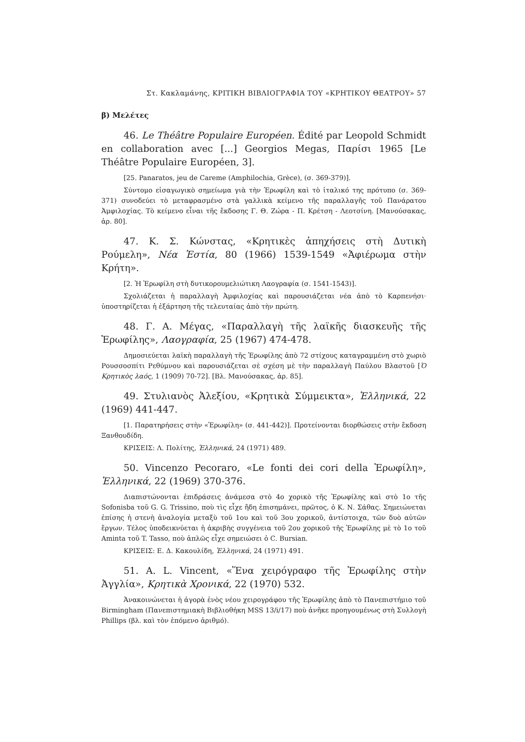Στ. Κακλαμάνης, ΚΡΙΤΙΚΗ ΒΙΒΛΙΟΓΡΑΦΙΑ ΤΟΥ «ΚΡΗΤΙΚΟΥ ΘΕΑΤΡΟΥ» 57
β) Μελέτες
46. Le Théâtre Populaire Européen. Édité par Leopold Schmidt en collaboration avec [...] Georgios Megas, Παρίσι 1965 [Le Théâtre Populaire Européen, 3].
[25. Panaratos, jeu de Careme (Amphilochia, Grèce), (σ. 369-379)].
Σύντομο εἰσαγωγικὸ σημείωμα γιὰ τὴν Ἐρωφίλη καὶ τὸ ἰταλικό της πρότυπο (σ. 369-371) συνοδεύει τὸ μεταφρασμένο στὰ γαλλικὰ κείμενο τῆς παραλλαγῆς τοῦ Πανάρατου Ἀμφιλοχίας. Τὸ κείμενο εἶναι τῆς ἔκδοσης Γ. Θ. Ζώρα - Π. Κρέτση - Λεοτσίνη. [Μανούσακας, ἀρ. 80].
47. Κ. Σ. Κώνστας, «Κρητικὲς ἀπηχήσεις στὴ Δυτικὴ Ρούμελη», Νέα Ἑστία, 80 (1966) 1539-1549 «Ἀφιέρωμα στὴν Κρήτη».
[2. Ἡ Ἐρωφίλη στὴ δυτικορουμελιώτικη Λαογραφία (σ. 1541-1543)].
Σχολιάζεται ἡ παραλλαγὴ Ἀμφιλοχίας καὶ παρουσιάζεται νέα ἀπὸ τὸ Καρπενήσι· ὑποστηρίζεται ἡ ἐξάρτηση τῆς τελευταίας ἀπὸ τὴν πρώτη.
48. Γ. Α. Μέγας, «Παραλλαγὴ τῆς λαϊκῆς διασκευῆς τῆς Ἐρωφίλης», Λαογραφία, 25 (1967) 474-478.
Δημοσιεύεται λαϊκὴ παραλλαγὴ τῆς Ἐρωφίλης ἀπὸ 72 στίχους καταγραμμένη στὸ χωριὸ Ρουσσοσπίτι Ρεθύμνου καὶ παρουσιάζεται σὲ σχέση μὲ τὴν παραλλαγὴ Παύλου Βλαστοῦ [Ὁ Κρητικὸς λαός, 1 (1909) 70-72]. [Βλ. Μανούσακας, ἀρ. 85].
49. Στυλιανὸς Ἀλεξίου, «Κρητικὰ Σύμμεικτα», Ἑλληνικά, 22 (1969) 441-447.
[1. Παρατηρήσεις στὴν «Ἐρωφίλη» (σ. 441-442)]. Προτείνονται διορθώσεις στὴν ἔκδοση Ξανθουδίδη.
ΚΡΙΣΕΙΣ: Λ. Πολίτης, Ἑλληνικά, 24 (1971) 489.
50. Vincenzo Pecoraro, «Le fonti dei cori della Ἐρωφίλη», Ἑλληνικά, 22 (1969) 370-376.
Διαπιστώνονται ἐπιδράσεις ἀνάμεσα στὸ 4ο χορικὸ τῆς Ἐρωφίλης καὶ στὸ 1ο τῆς Sofonisba τοῦ G. G. Trissino, ποὺ τὶς εἶχε ἤδη ἐπισημάνει, πρῶτος, ὁ Κ. Ν. Σάθας. Σημειώνεται ἐπίσης ἡ στενὴ ἀναλογία μεταξὺ τοῦ 1ου καὶ τοῦ 3ου χορικοῦ, ἀντίστοιχα, τῶν δυὸ αὐτῶν ἔργων. Τέλος ὑποδεικνύεται ἡ ἀκριβὴς συγγένεια τοῦ 2ου χορικοῦ τῆς Ἐρωφίλης μὲ τὸ 1ο τοῦ Aminta τοῦ T. Tasso, ποὺ ἁπλῶς εἶχε σημειώσει ὁ C. Bursian.
ΚΡΙΣΕΙΣ: Ε. Δ. Κακουλίδη, Ἑλληνικά, 24 (1971) 491.
51. A. L. Vincent, «Ἕνα χειρόγραφο τῆς Ἐρωφίλης στὴν Ἀγγλία», Κρητικὰ Χρονικά, 22 (1970) 532.
Ἀνακοινώνεται ἡ ἀγορὰ ἑνὸς νέου χειρογράφου τῆς Ἐρωφίλης ἀπὸ τὸ Πανεπιστήμιο τοῦ Birmingham (Πανεπιστημιακὴ Βιβλιοθήκη MSS 13/i/17) ποὺ ἀνῆκε προηγουμένως στὴ Συλλογὴ Phillips (βλ. καὶ τὸν ἑπόμενο ἀριθμό).